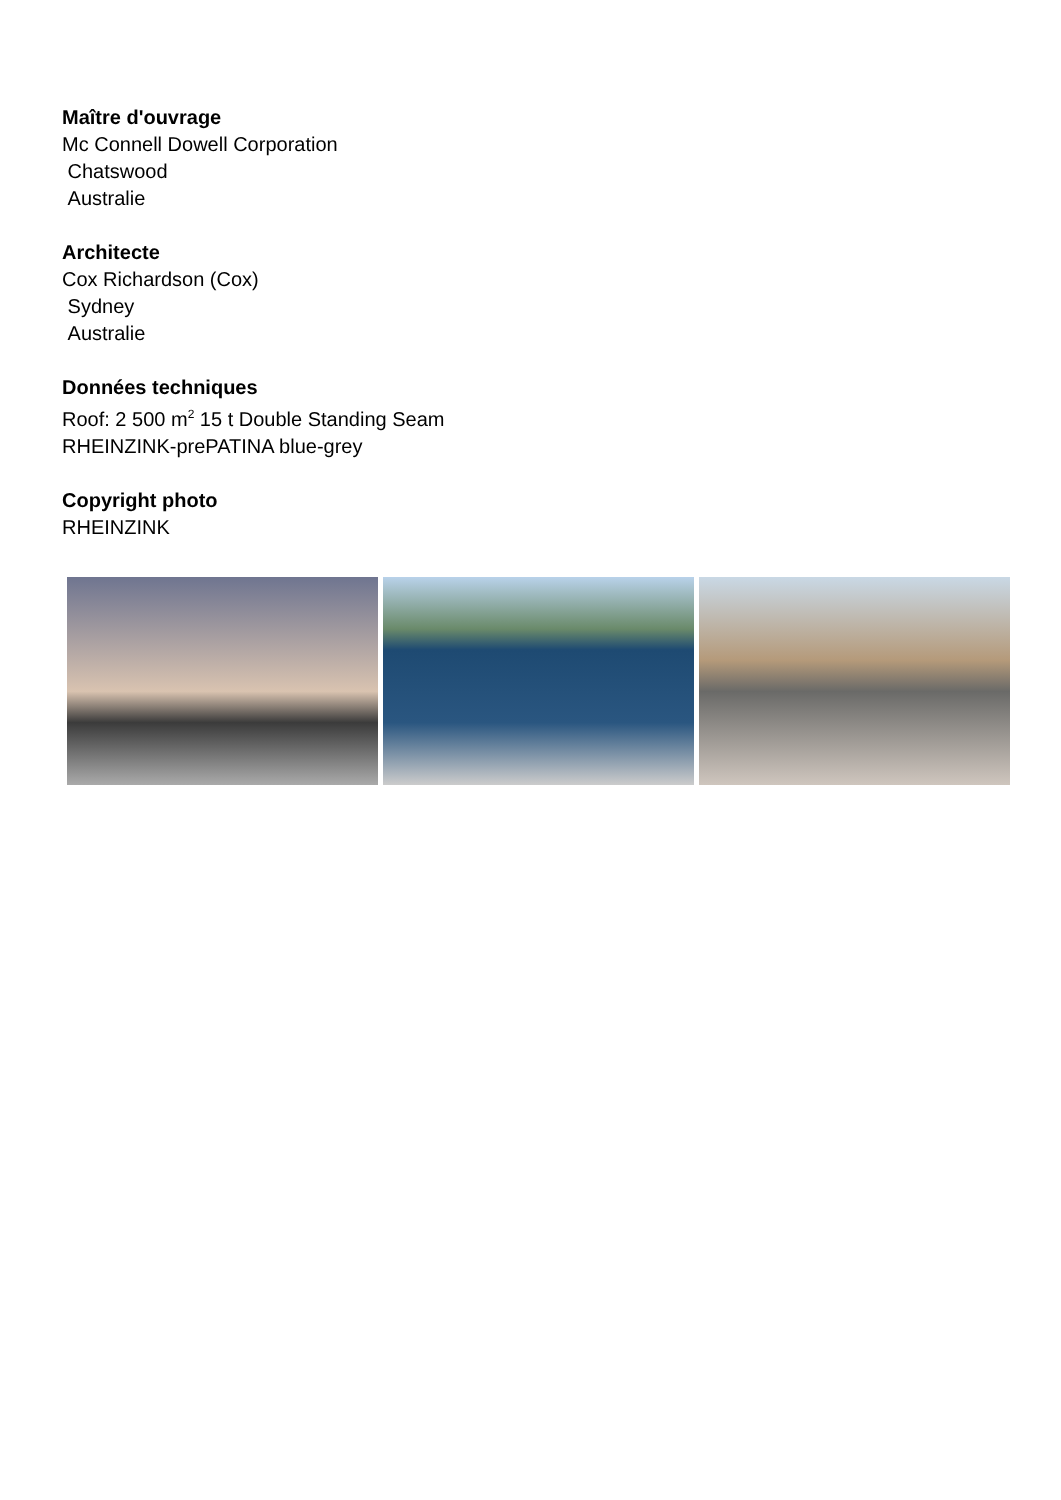Maître d'ouvrage
Mc Connell Dowell Corporation
Chatswood
Australie
Architecte
Cox Richardson (Cox)
Sydney
Australie
Données techniques
Roof: 2 500 m<sup>2</sup> 15 t Double Standing Seam
RHEINZINK-prePATINA blue-grey
Copyright photo
RHEINZINK